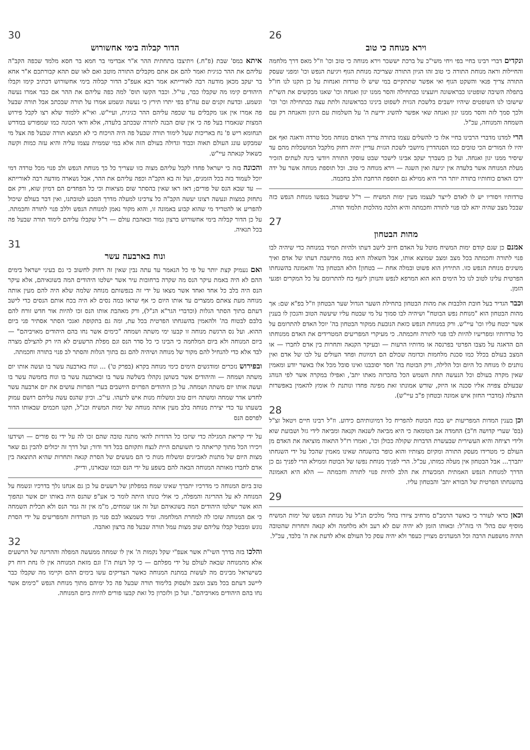26
וירא מנוחה כי טוב
ונקדים דברי רבינו בחיי בפי ויחי משי"כ על ברכת יששכר וירא מנוחה כי טוב וכו' וז"ל מאס דרך מלחמה והחיילות וראה מנוחת התורה כי טוב זהו הגיון התורה שצריכה מנוחת הגוף ויגיעת הנפש וכו' ומפני שעסק התורה צריך פנאי והשקט הגוף ואי אפשר שתתקיים במי שיש לו טרדות ואנחות על כן תקנו לנו חז"ל בתפלה השיבה שופטינו כבראשונה ויועצינו כבתחילה והסר ממנו יגון ואנחה וכו' שאנו מבקשים את השי"ת שישובו לנו השופטים שיהיו יושבים בלשכת הגזית לשפוט בינינו כבראשונה ולתת עצה כבתחילה וכו' וכו' ולכך סמך לזה והסר ממנו יגון ואנחה שאי אפשר להשיג ידיעת ה' על השלמות עם היגון והאנחה רק עם השמחה והמנוחה, עכ"ל.
הרי למדנו מדברי הרבינו בחיי אלו כי להשלים עצמו בתורה צריך האדם מנוחה מכל טרדה ודאגה ואף אם יהיו לו המורים הכי טובים כמו הסנהדרין מיושבי לשכת הגזית עדיין יהיה רחוק מלקבל המושכלות מהם עד שיסיר ממנו יגון ואנחה. ועל כן כשברך יעקב אבינו לישכר שבט עוסקי התורה ויודעי בינה לעתים הזכיר מעלת המנוחה אשר בלעדה אין יגיעה ואין השגה — וירא מנוחה כי טוב. וכל תוספת מנוחה אשר על ידה ירכז האדם כוחותיו בתורה יותר הרי היא ממילא גם תוספת הרחבת הלב בחכמה.
טרדותיו ויסוריו יש לו לאדם לייצר לעצמו מעין ימות המשיח — ר"ל שיפעול בנפשו מנוחת הנפש כזה שבכל מצב שהיה יהא לבו פנוי לתורה וחכמתה והיא הלכה מהלכות תלמוד תורה.
27
מהות הבטחון
אמנם כן שגם קודם ימות המשיח מוטל על האדם חיוב לישב דעתו ולהיות תמיד במנוחה כדי שיהיה לבו פנוי לתורה וחכמתה בכל מצב ומצב שמוצא אותו, אבל השאלה היא במה מתישבת דעתו של אדם ואיך משיגים מנוחת הנפש כזו. התירוץ הוא פשוט ובמלה אחת — בטחון! הלא הבטחון בה' והאמונה בהשגחתו הפרטית עלינו לטוב לנו כל הימים הוא הוא המרפא לנפש והנותן ליעף כח להתרומם על כל המקרים ופגעי הזמן.
וכבר הגדיר בעל חובת הלבבות את מהות הבטחון בתחילת השער הגדול שער הבטחון וז"ל בפ"א שם: אך מהות הבטחון הוא "מנוחת נפש הבוטח" ושיהיה לבו סמוך על מי שבטח עליו שיעשה הטוב והנכון לו בענין אשר יבטח עליו וכו' עיי"ש. ורק במנוחת הנפש כזאת הנובעת ממקור הבטחון בה' יוכל האדם להתרומם על כל טרדותיו ומפריעיו להיות לבו פנוי לתורה וחכמתה. כי מעיקרי המפריעים המטרידים את האדם ממנוחתו הם הדאגה על מצבו הפרטי בפרנסה או מדותיו הרעות — ובעיקר הקנאה ותחרות בין אדם לחברו — או המצב בעולם בכלל כמו סכנת מלחמות וכדומה שכולם הם דמיונות ופחד העולים על לבו של אדם ואין נותנים לו מנוחה כל היום וכל הלילה, ורק הבוטח בה' חסד יסובבנו ואינו סובל מכל אלו באשר יודע ומאמין שאין מקרה בעולם וכל הנעשה תחת השמש הכל בהכרזה מאתו יתב', ואפילו במקרה אשר לפי הנוהג שבעולם צפויה אליו סכנה או היזק, שורש אמונתו זאת מפיגה פחדו ונותנת לו אומץ להאמין באפשרות ההצלה (מדברי החזון איש אמונה ובטחון פ"ב עיי"ש).
28
וכן בענין המדות המפריעות יש בכח הבוטח להפריח כל דמיונותיהם כידוע. וז"ל רבינו חיים ויטאל זצ"ל (בס' שערי קדושה ח"ב) החמדה אב הטומאה כי היא מביאה לשנאה וקנאה ומביאה לידי גזל ושבועת שוא ולידי רציחה והיא העשירית שבעשרת הדברות שקולה ככולן וכו', ואמרו רז"ל התאוה מוציאה את האדם מן העולם כי מטרידו מעסק התורה ומקיום מצותיו והוא כופר בהשגחה שאינו מאמין שהכל על ידי השגחתו יתברך... אבל הבטחון אין מעלה כמותו, עכ"ל. הרי לפניך מנוחת נפשו של הבוטח וממילא הרי לפניך גם כן הדרך למנוחת הנפש האמתית המכשרת את הלב להיות פנוי לתורה וחכמתה — הלא היא האמונה בהשגחתו הפרטית של הבורא יתב' והבטחון עליו.
29
וכאן כדאי לעורר כי כאשר הרמב"ם מרחיב ציורו בהל' מלכים הנ"ל על מנוחת הנפש של ימות המשיח מוסיף שם בהל' הי בזה"ל: ובאותו הזמן לא יהיה שם לא רעב ולא מלחמה ולא קנאה ותחרות שהטובה תהיה מושפעת הרבה וכל המעדנים מצויין כעפר ולא יהיה עסק כל העולם אלא לדעת את ה' בלבד, עכ"ל.
30
הדור קבלוה בימי אחשורוש
איתא במס' שבת (פ"ח.) ויתיצבו בתחתית ההר א"ר אבדימי בר חמא בר חסא מלמד שכפה הקב"ה עליהם את ההר כגיגית ואמר להם אם אתם מקבלים התורה מוטב ואם לאו שם תהא קבורתכם א"ר אחא בר יעקב מכאן מודעה רבה לאורייתא אמר רבא אעפ"כ הדור קבלוה בימי אחשורוש דכתיב קימו וקבלו היהודים קימו מה שקבלו כבר, עי"ל. וכבר הקשו תוס' למה כפה עליהם את ההר אם כבר אמרו נעשה ונשמע. ובדעת זקנים שם עה"פ בפי יתרו תירץ כי נעשה ונשמע אמרו על תורה שבכתב אבל תורה שבעל פה אמרו אין אנו מקבלים עד שכפה עליהם ההר כגיגית, ועיי"ש. ואי"א ללמוד שלא רצו לקבל פירוש המצות שנאמרו בעל פה כי אין שום הבנה לתורה שבכתב בלעדה, אלא ודאי הכונה כמו שמפורש במדרש תנחומא ריש פ' נח באריכות שעל לימוד תורה שבעל פה היה הויכוח כי לא תמצא תורה שבעל פה אצל מי שמבקש עונג העולם תאוה וכבוד וגדולה בעולם הזה אלא במי שממית עצמו עליה והיא עזה כמות וקשה כשאול קנאתה עיי"ש.
והכונה בזה כי ישראל פחדו לקבל עליהם מצוה כזו שצריך כל כך מנוחת הנפש ולב פנוי מכל טרדה דמי יוכל לעמוד בזה בכל הזמנים, ועל זה בא הקב"ה וכפה עליהם את ההר, אבל נשארה מודעה רבה לאורייתא — עד שבא הנס של פורים; דאז ראו שאין בהסתר שום מציאות וכי כל הפחדים הם דמיון שוא, ורק אם נתחזק במצות ונעשה רצונו יעשה הקב"ה כל צרכינו למעלה מדרך הטבע לטובתנו, ואין דבר בעולם שיכול להפריע או להטריד מי שהוא קבוע באמונה זו, והוא מקור נאמן למנוחת הנפש וללב פנוי לתורה וחכמתה. על כן הדור קבלוה בימי אחשורוש ברצון גמור ובאהבת עולם — ר"ל שקבלו עליהם לימוד תורה שבעל פה בכל תנאיה.
31
ונוח בארבעה עשר
ואם נעמיק קצת יותר על פי כל הנאמר עד עתה נבין שאין זה רחוק לחשוב כי גם בעיני ישראל בימים ההם לא היה באמת עיקר הנס מה שקרה ברחובות עיר אשר ישלטו היהודים המה בשונאיהם, אלא עיקר הנס היה בלב כל אחד ואחד אשר מצאו על ידי זה בנפשותם מנוחה שלמה שלא היה להם מעין אותה מנוחה מעת צאתם ממצרים עד אותו היום כי אף שראו כמה נסים לא היה בכח אותם הנסים כדי לישב דעתם בתוך הסתר הגלות (וכדברי הגר"א הנ"ל), ורק מאהבת אותו הנס זכו להיות אור חדש זורח להם בלבם לבטוח בה' ולהאמין בהשגחתו הפרטית בכל עת, ומה גם בתקופת ואנכי הסתר אסתיר פני ביום ההוא. ועל נס הרגשת מנוחה זו קבעו ימי משתה ושמחה "כימים אשר נחו בהם היהודים מאויביהם" — ביום המנוחה ולא ביום המלחמה כי הבינו כי כל סדר הנס וגם מפלת הרשעים לא היו רק להצילם מצרה לבד אלא כדי להנחיל להם מקור של מנוחה ושיהיה להם גם בתוך הגלות והסתר לב פנוי בתורה וחכמתה.
ובפירוש נזכרים ומודגשים הימים כימי מנוחה בקרא (בפרק ט') ... ונוח בארבעה עשר בו ועשה אותו יום משתה ושמחה — והיהודים אשר בשושן נקהלו בשלשה עשר בו ובארבעה עשר בו ונוח בחמשה עשר בו ועשה אותו יום משתה ושמחה. על כן היהודים הפרזים היושבים בערי הפרזות עושים את יום ארבעה עשר לחדש אדר שמחה ומשתה ויום טוב ומשלוח מנות איש לרעהו. עי"כ. וכיון שהנס עשה עליהם רושם עמוק בשעתו עד כדי יצירת מנוחה בלב מעין אותה מנוחה של ימות המשיח וכנ"ל, תקנו חכמים שבאותו הדור לפרסם הנס
על ידי קריאת המגילה כדי שיזכו כל הדורות להאי מתנה טובה שהם זכו לה על ידי נס פורים — ושידעו ויכירו הכל מתוך קריאתה כי תשועתם היית לנצח ותקותם בכל דור ודור; ועל דרך זה יכולים להבין גם שאר מצות היום של מתנות לאביונים ומשלוח מנות כי הם מעשים של הסרת קנאה ותחרות שהיא התוצאה בין אדם לחברו מאותה המנוחה הבאה להם בשפע על ידי הנס וכמו שבארנו, ודייק.
טוב ביום המנוחה כי מדרכיו יתברך שאינו שמח במפלתן של רשעים על כן גם אנחנו נלך בדרכיו ונשמח על המנוחה לא על ההריגה והמפלה, כי אולי כונתו היתה לומר כי אע"פ שהנס היה באותו יום אשר ונהפוך הוא אשר ישלטו היהודים המה בשונאיהם ועל זה אנו שמחים, מ"מ אין זה גמר הנס ולא תכלית השמחה כי אם המנוחה שזכו לה למחרת המלחמה. ומיד כשמצאו לבם פנוי מן הטרדות והמפריעים על ידי הסרת נוגש ומבטל קבלו עליהם שוב מצות עמל תורה שבעל פה ברצון ואהבה.
32
והלכו בזה בדרך השי"ת אשר אעפ"י שקל נקמות ה' אין לו שמחה ממעשה המפלה וההריגה של הרשעים אלא מהמנוחה שבאה לעולם על ידי מפלתם — כי קל דעות ה'! וגם מזאת המנוחה אין לו נחת רוח רק כשישראל מבינים מה לעשות במתנת המנוחה כאשר הצדיקים עשו בימים ההם וקיימו מה שקבלו כבר ליישב דעתם בכל מצב ומצב ולעסוק בלימוד תורה שבעל פה כל ימיהם מתוך מנוחת הנפש "כימים אשר נחו בהם היהודים מאויביהם". ועל כן ולזכרון כל זאת קבעו פורים להיות ביום המנוחה.